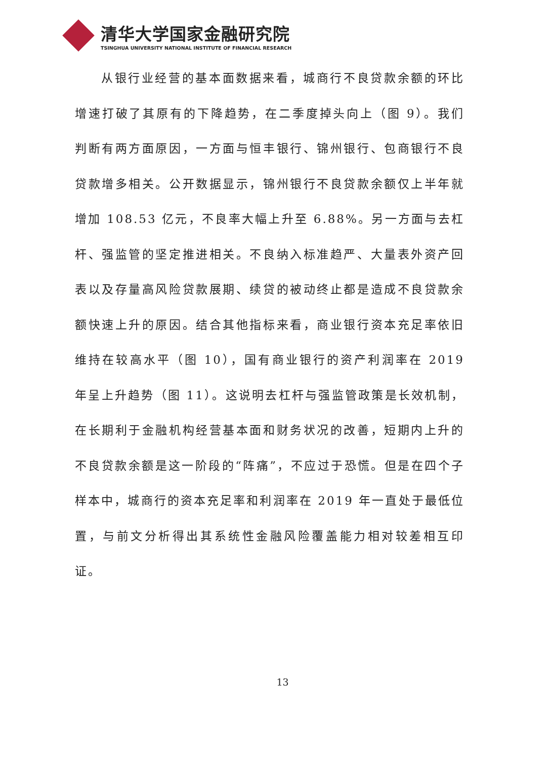清华大学国家金融研究院
TSINGHUA UNIVERSITY NATIONAL INSTITUTE OF FINANCIAL RESEARCH
从银行业经营的基本面数据来看，城商行不良贷款余额的环比增速打破了其原有的下降趋势，在二季度掉头向上（图 9）。我们判断有两方面原因，一方面与恒丰银行、锦州银行、包商银行不良贷款增多相关。公开数据显示，锦州银行不良贷款余额仅上半年就增加 108.53 亿元，不良率大幅上升至 6.88%。另一方面与去杠杆、强监管的坚定推进相关。不良纳入标准趋严、大量表外资产回表以及存量高风险贷款展期、续贷的被动终止都是造成不良贷款余额快速上升的原因。结合其他指标来看，商业银行资本充足率依旧维持在较高水平（图 10），国有商业银行的资产利润率在 2019 年呈上升趋势（图 11）。这说明去杠杆与强监管政策是长效机制，在长期利于金融机构经营基本面和财务状况的改善，短期内上升的不良贷款余额是这一阶段的“阵痛”，不应过于恐慌。但是在四个子样本中，城商行的资本充足率和利润率在 2019 年一直处于最低位置，与前文分析得出其系统性金融风险覆盖能力相对较差相互印证。
13